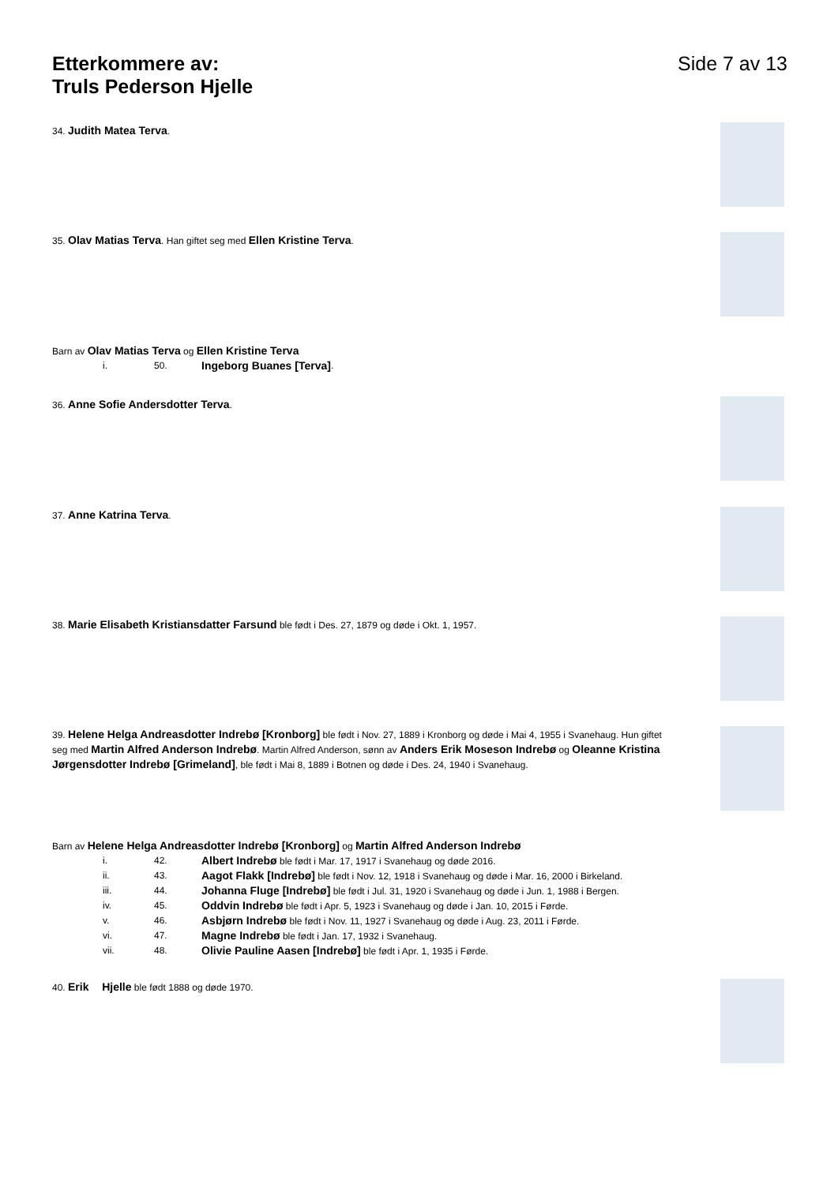Etterkommere av:
Truls Pederson Hjelle
Side 7 av 13
34. Judith Matea Terva.
35. Olav Matias Terva. Han giftet seg med Ellen Kristine Terva.
Barn av Olav Matias Terva og Ellen Kristine Terva
i. 50. Ingeborg Buanes [Terva].
36. Anne Sofie Andersdotter Terva.
37. Anne Katrina Terva.
38. Marie Elisabeth Kristiansdatter Farsund ble født i Des. 27, 1879 og døde i Okt. 1, 1957.
39. Helene Helga Andreasdotter Indrebø [Kronborg] ble født i Nov. 27, 1889 i Kronborg og døde i Mai 4, 1955 i Svanehaug. Hun giftet seg med Martin Alfred Anderson Indrebø. Martin Alfred Anderson, sønn av Anders Erik Moseson Indrebø og Oleanne Kristina Jørgensdotter Indrebø [Grimeland], ble født i Mai 8, 1889 i Botnen og døde i Des. 24, 1940 i Svanehaug.
Barn av Helene Helga Andreasdotter Indrebø [Kronborg] og Martin Alfred Anderson Indrebø
i. 42.
Albert Indrebø ble født i Mar. 17, 1917 i Svanehaug og døde 2016.
ii. 43.
Aagot Flakk [Indrebø] ble født i Nov. 12, 1918 i Svanehaug og døde i Mar. 16, 2000 i Birkeland.
iii. 44.
Johanna Fluge [Indrebø] ble født i Jul. 31, 1920 i Svanehaug og døde i Jun. 1, 1988 i Bergen.
iv. 45.
Oddvin Indrebø ble født i Apr. 5, 1923 i Svanehaug og døde i Jan. 10, 2015 i Førde.
v. 46.
Asbjørn Indrebø ble født i Nov. 11, 1927 i Svanehaug og døde i Aug. 23, 2011 i Førde.
vi. 47.
Magne Indrebø ble født i Jan. 17, 1932 i Svanehaug.
vii. 48.
Olivie Pauline Aasen [Indrebø] ble født i Apr. 1, 1935 i Førde.
40. Erik Hjelle ble født 1888 og døde 1970.